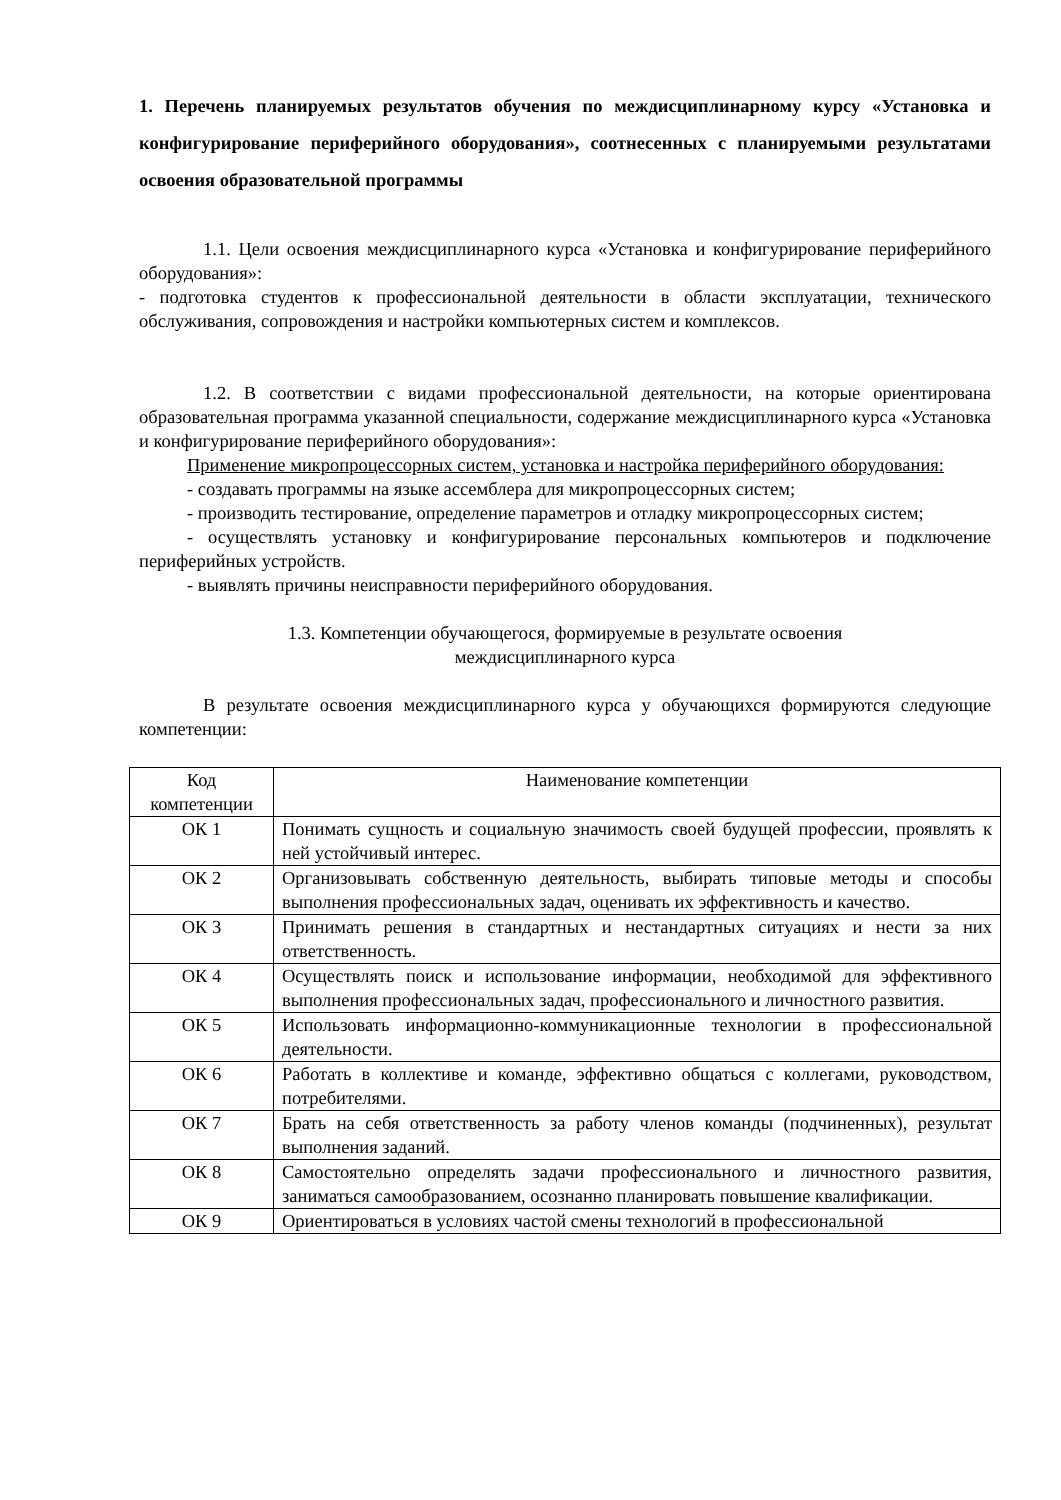1. Перечень планируемых результатов обучения по междисциплинарному курсу «Установка и конфигурирование периферийного оборудования», соотнесенных с планируемыми результатами освоения образовательной программы
1.1. Цели освоения междисциплинарного курса «Установка и конфигурирование периферийного оборудования»:
- подготовка студентов к профессиональной деятельности в области эксплуатации, технического обслуживания, сопровождения и настройки компьютерных систем и комплексов.
1.2. В соответствии с видами профессиональной деятельности, на которые ориентирована образовательная программа указанной специальности, содержание междисциплинарного курса «Установка и конфигурирование периферийного оборудования»:
Применение микропроцессорных систем, установка и настройка периферийного оборудования:
- создавать программы на языке ассемблера для микропроцессорных систем;
- производить тестирование, определение параметров и отладку микропроцессорных систем;
- осуществлять установку и конфигурирование персональных компьютеров и подключение периферийных устройств.
- выявлять причины неисправности периферийного оборудования.
1.3. Компетенции обучающегося, формируемые в результате освоения
междисциплинарного курса
В результате освоения междисциплинарного курса у обучающихся формируются следующие компетенции:
| Код компетенции | Наименование компетенции |
| ОК 1 | Понимать сущность и социальную значимость своей будущей профессии, проявлять к ней устойчивый интерес. |
| ОК 2 | Организовывать собственную деятельность, выбирать типовые методы и способы выполнения профессиональных задач, оценивать их эффективность и качество. |
| ОК 3 | Принимать решения в стандартных и нестандартных ситуациях и нести за них ответственность. |
| ОК 4 | Осуществлять поиск и использование информации, необходимой для эффективного выполнения профессиональных задач, профессионального и личностного развития. |
| ОК 5 | Использовать информационно-коммуникационные технологии в профессиональной деятельности. |
| ОК 6 | Работать в коллективе и команде, эффективно общаться с коллегами, руководством, потребителями. |
| ОК 7 | Брать на себя ответственность за работу членов команды (подчиненных), результат выполнения заданий. |
| ОК 8 | Самостоятельно определять задачи профессионального и личностного развития, заниматься самообразованием, осознанно планировать повышение квалификации. |
| ОК 9 | Ориентироваться в условиях частой смены технологий в профессиональной |